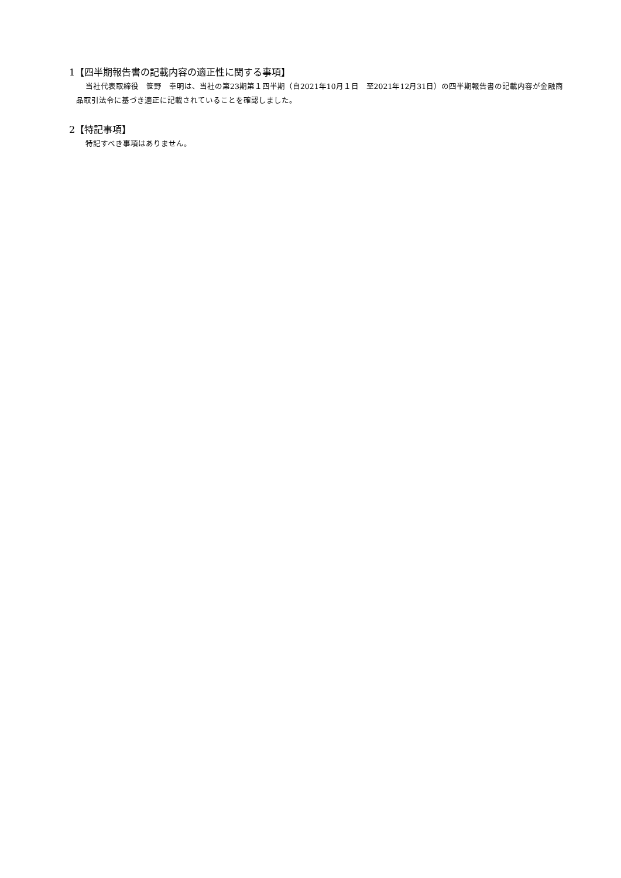1【四半期報告書の記載内容の適正性に関する事項】
当社代表取締役　笹野　幸明は、当社の第23期第１四半期（自2021年10月１日　至2021年12月31日）の四半期報告書の記載内容が金融商品取引法令に基づき適正に記載されていることを確認しました。
2【特記事項】
特記すべき事項はありません。